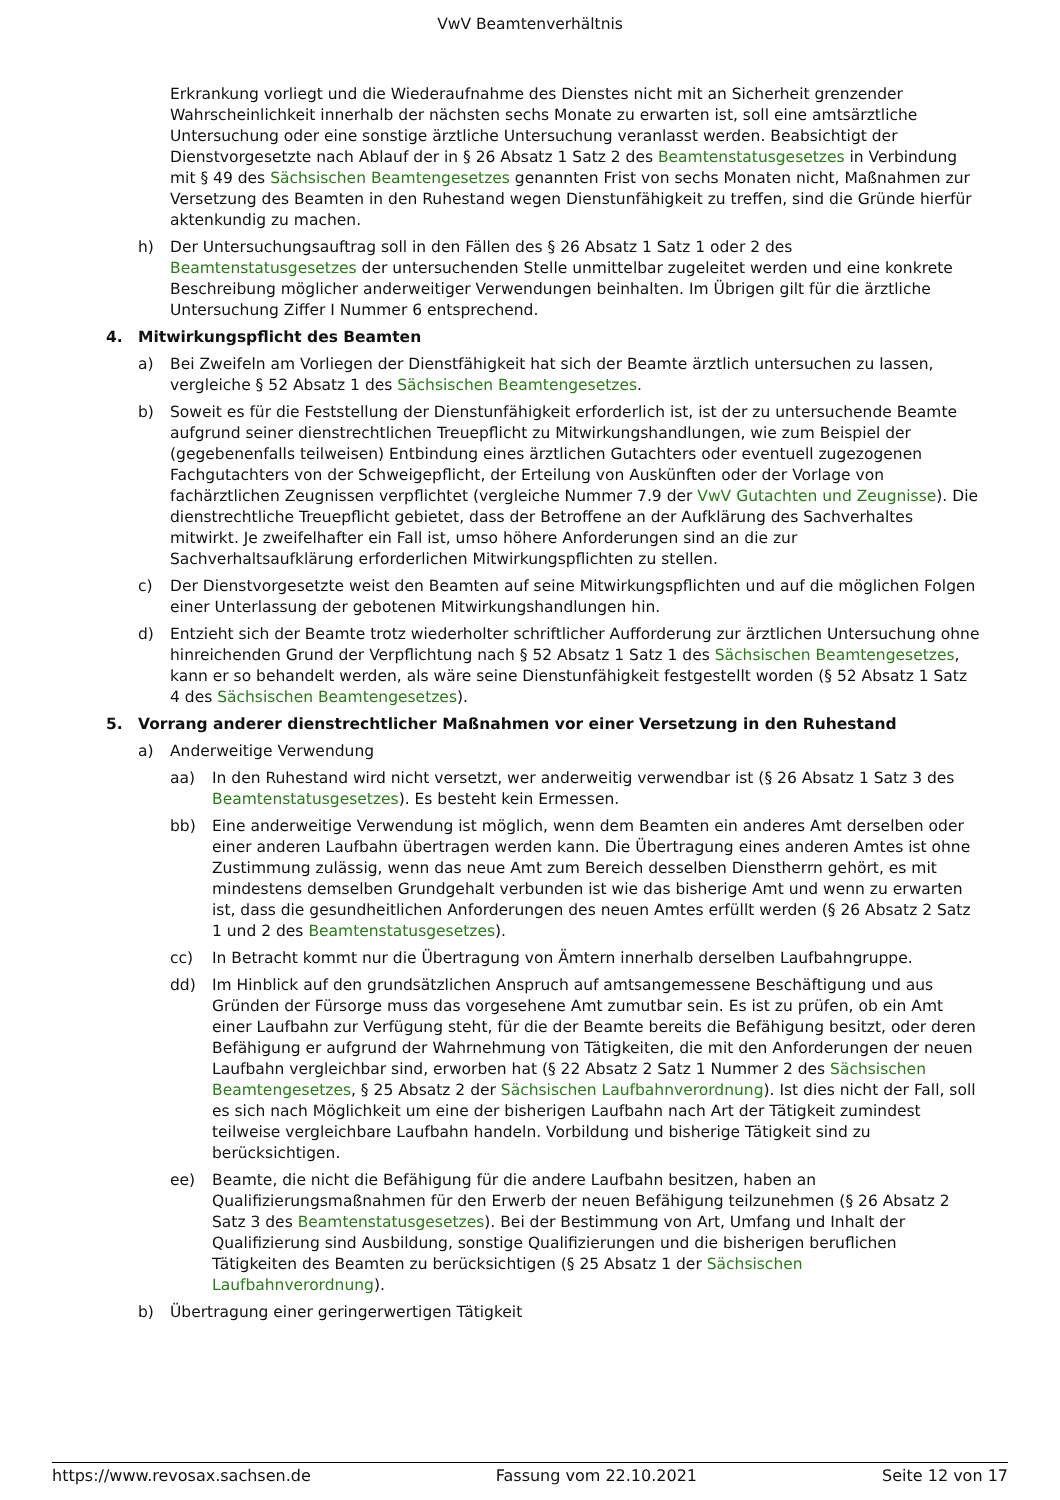VwV Beamtenverhältnis
Erkrankung vorliegt und die Wiederaufnahme des Dienstes nicht mit an Sicherheit grenzender Wahrscheinlichkeit innerhalb der nächsten sechs Monate zu erwarten ist, soll eine amtsärztliche Untersuchung oder eine sonstige ärztliche Untersuchung veranlasst werden. Beabsichtigt der Dienstvorgesetzte nach Ablauf der in § 26 Absatz 1 Satz 2 des Beamtenstatusgesetzes in Verbindung mit § 49 des Sächsischen Beamtengesetzes genannten Frist von sechs Monaten nicht, Maßnahmen zur Versetzung des Beamten in den Ruhestand wegen Dienstunfähigkeit zu treffen, sind die Gründe hierfür aktenkundig zu machen.
h) Der Untersuchungsauftrag soll in den Fällen des § 26 Absatz 1 Satz 1 oder 2 des Beamtenstatusgesetzes der untersuchenden Stelle unmittelbar zugeleitet werden und eine konkrete Beschreibung möglicher anderweitiger Verwendungen beinhalten. Im Übrigen gilt für die ärztliche Untersuchung Ziffer I Nummer 6 entsprechend.
4. Mitwirkungspflicht des Beamten
a) Bei Zweifeln am Vorliegen der Dienstfähigkeit hat sich der Beamte ärztlich untersuchen zu lassen, vergleiche § 52 Absatz 1 des Sächsischen Beamtengesetzes.
b) Soweit es für die Feststellung der Dienstunfähigkeit erforderlich ist, ist der zu untersuchende Beamte aufgrund seiner dienstrechtlichen Treuepflicht zu Mitwirkungshandlungen, wie zum Beispiel der (gegebenenfalls teilweisen) Entbindung eines ärztlichen Gutachters oder eventuell zugezogenen Fachgutachters von der Schweigepflicht, der Erteilung von Auskünften oder der Vorlage von fachärztlichen Zeugnissen verpflichtet (vergleiche Nummer 7.9 der VwV Gutachten und Zeugnisse). Die dienstrechtliche Treuepflicht gebietet, dass der Betroffene an der Aufklärung des Sachverhaltes mitwirkt. Je zweifelhafter ein Fall ist, umso höhere Anforderungen sind an die zur Sachverhaltsaufklärung erforderlichen Mitwirkungspflichten zu stellen.
c) Der Dienstvorgesetzte weist den Beamten auf seine Mitwirkungspflichten und auf die möglichen Folgen einer Unterlassung der gebotenen Mitwirkungshandlungen hin.
d) Entzieht sich der Beamte trotz wiederholter schriftlicher Aufforderung zur ärztlichen Untersuchung ohne hinreichenden Grund der Verpflichtung nach § 52 Absatz 1 Satz 1 des Sächsischen Beamtengesetzes, kann er so behandelt werden, als wäre seine Dienstunfähigkeit festgestellt worden (§ 52 Absatz 1 Satz 4 des Sächsischen Beamtengesetzes).
5. Vorrang anderer dienstrechtlicher Maßnahmen vor einer Versetzung in den Ruhestand
a) Anderweitige Verwendung
aa) In den Ruhestand wird nicht versetzt, wer anderweitig verwendbar ist (§ 26 Absatz 1 Satz 3 des Beamtenstatusgesetzes). Es besteht kein Ermessen.
bb) Eine anderweitige Verwendung ist möglich, wenn dem Beamten ein anderes Amt derselben oder einer anderen Laufbahn übertragen werden kann. Die Übertragung eines anderen Amtes ist ohne Zustimmung zulässig, wenn das neue Amt zum Bereich desselben Dienstherrn gehört, es mit mindestens demselben Grundgehalt verbunden ist wie das bisherige Amt und wenn zu erwarten ist, dass die gesundheitlichen Anforderungen des neuen Amtes erfüllt werden (§ 26 Absatz 2 Satz 1 und 2 des Beamtenstatusgesetzes).
cc) In Betracht kommt nur die Übertragung von Ämtern innerhalb derselben Laufbahngruppe.
dd) Im Hinblick auf den grundsätzlichen Anspruch auf amtsangemessene Beschäftigung und aus Gründen der Fürsorge muss das vorgesehene Amt zumutbar sein. Es ist zu prüfen, ob ein Amt einer Laufbahn zur Verfügung steht, für die der Beamte bereits die Befähigung besitzt, oder deren Befähigung er aufgrund der Wahrnehmung von Tätigkeiten, die mit den Anforderungen der neuen Laufbahn vergleichbar sind, erworben hat (§ 22 Absatz 2 Satz 1 Nummer 2 des Sächsischen Beamtengesetzes, § 25 Absatz 2 der Sächsischen Laufbahnverordnung). Ist dies nicht der Fall, soll es sich nach Möglichkeit um eine der bisherigen Laufbahn nach Art der Tätigkeit zumindest teilweise vergleichbare Laufbahn handeln. Vorbildung und bisherige Tätigkeit sind zu berücksichtigen.
ee) Beamte, die nicht die Befähigung für die andere Laufbahn besitzen, haben an Qualifizierungsmaßnahmen für den Erwerb der neuen Befähigung teilzunehmen (§ 26 Absatz 2 Satz 3 des Beamtenstatusgesetzes). Bei der Bestimmung von Art, Umfang und Inhalt der Qualifizierung sind Ausbildung, sonstige Qualifizierungen und die bisherigen beruflichen Tätigkeiten des Beamten zu berücksichtigen (§ 25 Absatz 1 der Sächsischen Laufbahnverordnung).
b) Übertragung einer geringerwertigen Tätigkeit
https://www.revosax.sachsen.de Fassung vom 22.10.2021 Seite 12 von 17